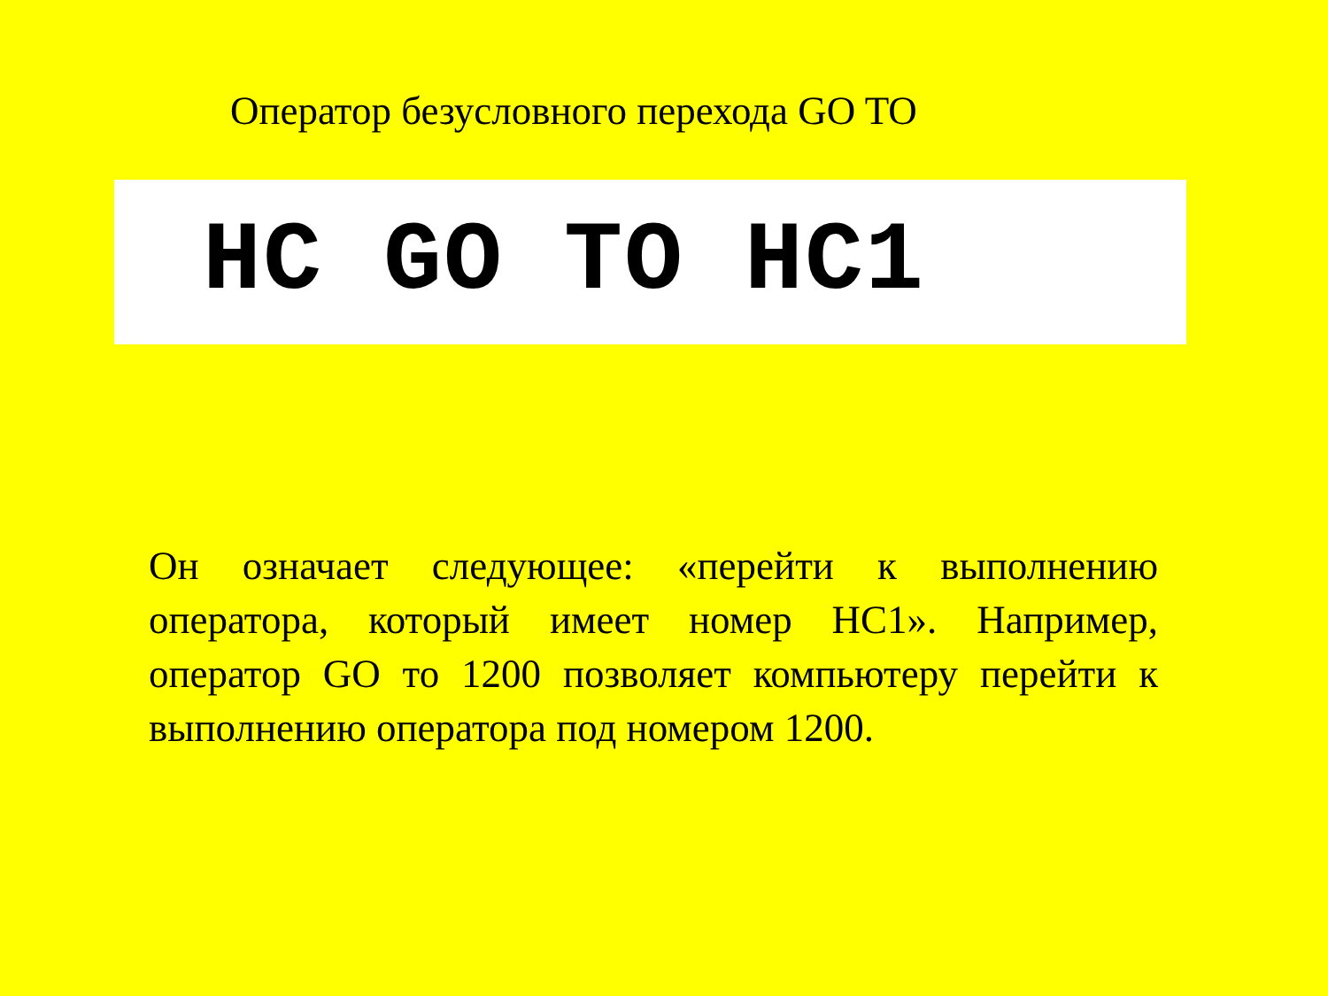Оператор безусловного перехода GO TO
HC GO TO HC1
Он означает следующее: «перейти к выполнению оператора, который имеет номер HC1». Например, оператор GO то 1200 позволяет компьютеру перейти к выполнению оператора под номером 1200.